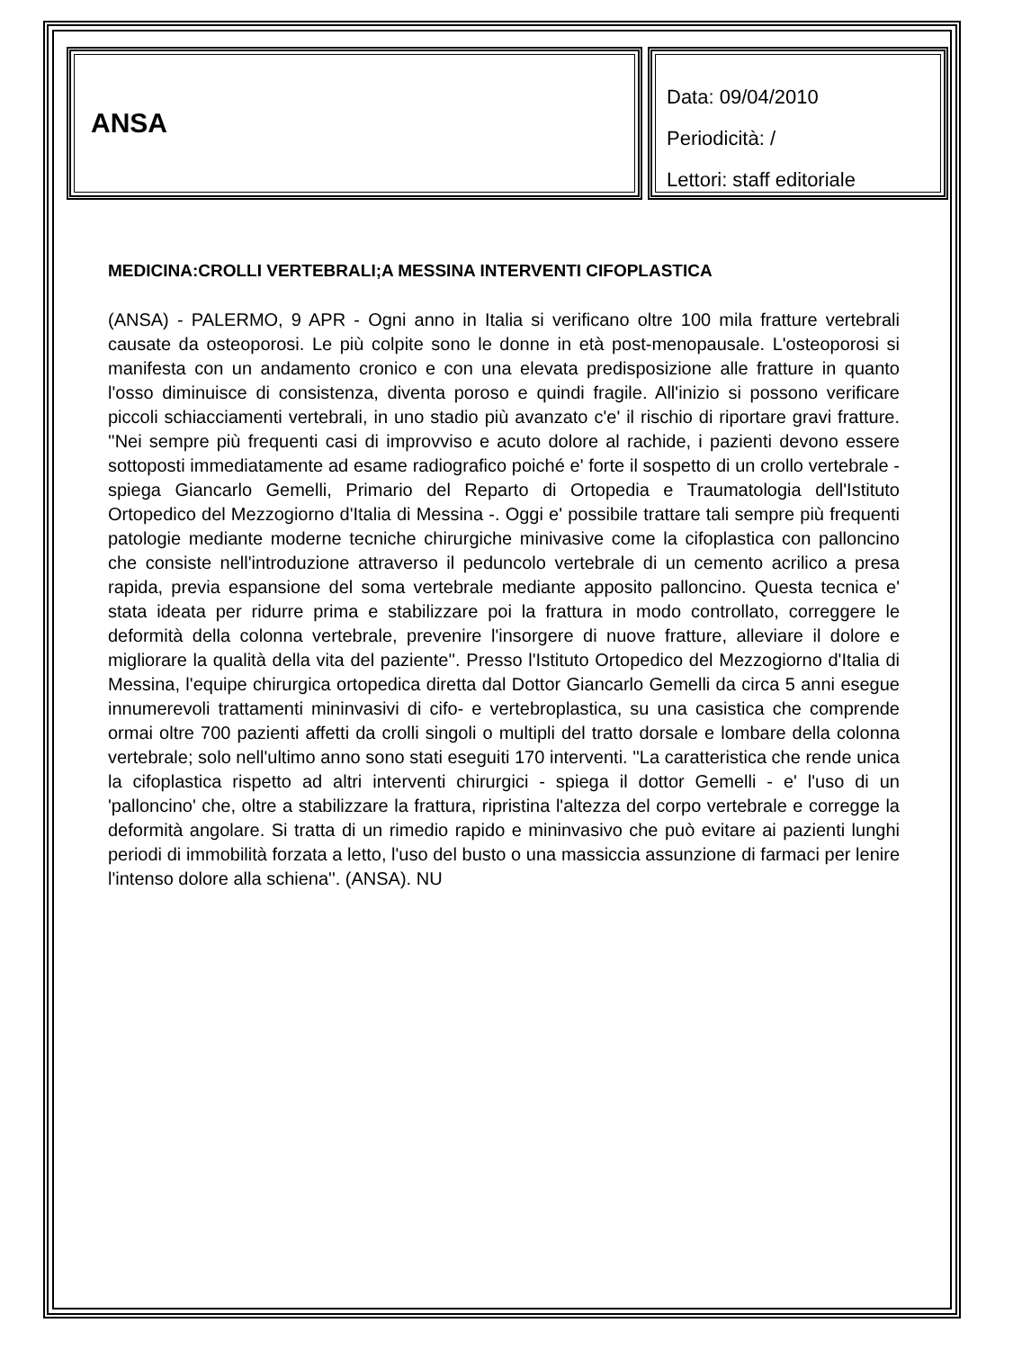ANSA
Data: 09/04/2010
Periodicità: /
Lettori: staff editoriale
MEDICINA:CROLLI VERTEBRALI;A MESSINA INTERVENTI CIFOPLASTICA
(ANSA) - PALERMO, 9 APR - Ogni anno in Italia si verificano oltre 100 mila fratture vertebrali causate da osteoporosi. Le più colpite sono le donne in età post-menopausale. L'osteoporosi si manifesta con un andamento cronico e con una elevata predisposizione alle fratture in quanto l'osso diminuisce di consistenza, diventa poroso e quindi fragile. All'inizio si possono verificare piccoli schiacciamenti vertebrali, in uno stadio più avanzato c'e' il rischio di riportare gravi fratture. ''Nei sempre più frequenti casi di improvviso e acuto dolore al rachide, i pazienti devono essere sottoposti immediatamente ad esame radiografico poiché e' forte il sospetto di un crollo vertebrale - spiega Giancarlo Gemelli, Primario del Reparto di Ortopedia e Traumatologia dell'Istituto Ortopedico del Mezzogiorno d'Italia di Messina -. Oggi e' possibile trattare tali sempre più frequenti patologie mediante moderne tecniche chirurgiche minivasive come la cifoplastica con palloncino che consiste nell'introduzione attraverso il peduncolo vertebrale di un cemento acrilico a presa rapida, previa espansione del soma vertebrale mediante apposito palloncino. Questa tecnica e' stata ideata per ridurre prima e stabilizzare poi la frattura in modo controllato, correggere le deformità della colonna vertebrale, prevenire l'insorgere di nuove fratture, alleviare il dolore e migliorare la qualità della vita del paziente''. Presso l'Istituto Ortopedico del Mezzogiorno d'Italia di Messina, l'equipe chirurgica ortopedica diretta dal Dottor Giancarlo Gemelli da circa 5 anni esegue innumerevoli trattamenti mininvasivi di cifo- e vertebroplastica, su una casistica che comprende ormai oltre 700 pazienti affetti da crolli singoli o multipli del tratto dorsale e lombare della colonna vertebrale; solo nell'ultimo anno sono stati eseguiti 170 interventi. ''La caratteristica che rende unica la cifoplastica rispetto ad altri interventi chirurgici - spiega il dottor Gemelli - e' l'uso di un 'palloncino' che, oltre a stabilizzare la frattura, ripristina l'altezza del corpo vertebrale e corregge la deformità angolare. Si tratta di un rimedio rapido e mininvasivo che può evitare ai pazienti lunghi periodi di immobilità forzata a letto, l'uso del busto o una massiccia assunzione di farmaci per lenire l'intenso dolore alla schiena''. (ANSA). NU